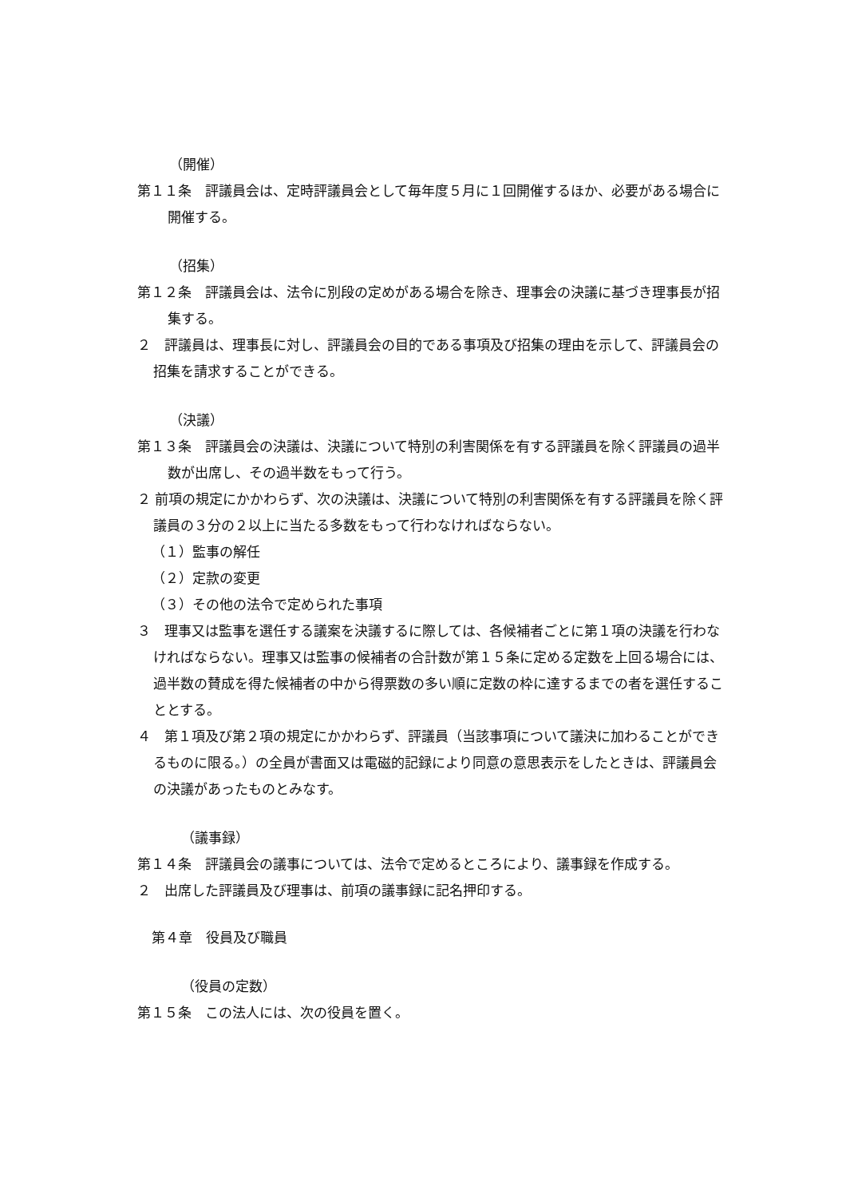（開催）
第１１条　評議員会は、定時評議員会として毎年度５月に１回開催するほか、必要がある場合に開催する。
（招集）
第１２条　評議員会は、法令に別段の定めがある場合を除き、理事会の決議に基づき理事長が招集する。
２　評議員は、理事長に対し、評議員会の目的である事項及び招集の理由を示して、評議員会の招集を請求することができる。
（決議）
第１３条　評議員会の決議は、決議について特別の利害関係を有する評議員を除く評議員の過半数が出席し、その過半数をもって行う。
２ 前項の規定にかかわらず、次の決議は、決議について特別の利害関係を有する評議員を除く評議員の３分の２以上に当たる多数をもって行わなければならない。
（１）監事の解任
（２）定款の変更
（３）その他の法令で定められた事項
３　理事又は監事を選任する議案を決議するに際しては、各候補者ごとに第１項の決議を行わなければならない。理事又は監事の候補者の合計数が第１５条に定める定数を上回る場合には、過半数の賛成を得た候補者の中から得票数の多い順に定数の枠に達するまでの者を選任することとする。
４　第１項及び第２項の規定にかかわらず、評議員（当該事項について議決に加わることができるものに限る。）の全員が書面又は電磁的記録により同意の意思表示をしたときは、評議員会の決議があったものとみなす。
（議事録）
第１４条　評議員会の議事については、法令で定めるところにより、議事録を作成する。
２　出席した評議員及び理事は、前項の議事録に記名押印する。
第４章　役員及び職員
（役員の定数）
第１５条　この法人には、次の役員を置く。